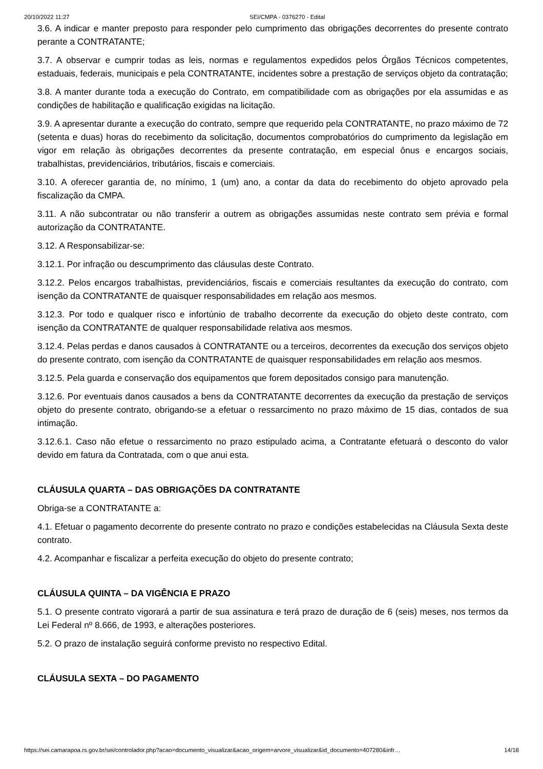20/10/2022 11:27 SEI/CMPA - 0376270 - Edital
3.6. A indicar e manter preposto para responder pelo cumprimento das obrigações decorrentes do presente contrato perante a CONTRATANTE;
3.7. A observar e cumprir todas as leis, normas e regulamentos expedidos pelos Órgãos Técnicos competentes, estaduais, federais, municipais e pela CONTRATANTE, incidentes sobre a prestação de serviços objeto da contratação;
3.8. A manter durante toda a execução do Contrato, em compatibilidade com as obrigações por ela assumidas e as condições de habilitação e qualificação exigidas na licitação.
3.9. A apresentar durante a execução do contrato, sempre que requerido pela CONTRATANTE, no prazo máximo de 72 (setenta e duas) horas do recebimento da solicitação, documentos comprobatórios do cumprimento da legislação em vigor em relação às obrigações decorrentes da presente contratação, em especial ônus e encargos sociais, trabalhistas, previdenciários, tributários, fiscais e comerciais.
3.10. A oferecer garantia de, no mínimo, 1 (um) ano, a contar da data do recebimento do objeto aprovado pela fiscalização da CMPA.
3.11. A não subcontratar ou não transferir a outrem as obrigações assumidas neste contrato sem prévia e formal autorização da CONTRATANTE.
3.12. A Responsabilizar-se:
3.12.1. Por infração ou descumprimento das cláusulas deste Contrato.
3.12.2. Pelos encargos trabalhistas, previdenciários, fiscais e comerciais resultantes da execução do contrato, com isenção da CONTRATANTE de quaisquer responsabilidades em relação aos mesmos.
3.12.3. Por todo e qualquer risco e infortúnio de trabalho decorrente da execução do objeto deste contrato, com isenção da CONTRATANTE de qualquer responsabilidade relativa aos mesmos.
3.12.4. Pelas perdas e danos causados à CONTRATANTE ou a terceiros, decorrentes da execução dos serviços objeto do presente contrato, com isenção da CONTRATANTE de quaisquer responsabilidades em relação aos mesmos.
3.12.5. Pela guarda e conservação dos equipamentos que forem depositados consigo para manutenção.
3.12.6. Por eventuais danos causados a bens da CONTRATANTE decorrentes da execução da prestação de serviços objeto do presente contrato, obrigando-se a efetuar o ressarcimento no prazo máximo de 15 dias, contados de sua intimação.
3.12.6.1. Caso não efetue o ressarcimento no prazo estipulado acima, a Contratante efetuará o desconto do valor devido em fatura da Contratada, com o que anui esta.
CLÁUSULA QUARTA – DAS OBRIGAÇÕES DA CONTRATANTE
Obriga-se a CONTRATANTE a:
4.1. Efetuar o pagamento decorrente do presente contrato no prazo e condições estabelecidas na Cláusula Sexta deste contrato.
4.2. Acompanhar e fiscalizar a perfeita execução do objeto do presente contrato;
CLÁUSULA QUINTA – DA VIGÊNCIA E PRAZO
5.1. O presente contrato vigorará a partir de sua assinatura e terá prazo de duração de 6 (seis) meses, nos termos da Lei Federal nº 8.666, de 1993, e alterações posteriores.
5.2. O prazo de instalação seguirá conforme previsto no respectivo Edital.
CLÁUSULA SEXTA – DO PAGAMENTO
https://sei.camarapoa.rs.gov.br/sei/controlador.php?acao=documento_visualizar&acao_origem=arvore_visualizar&id_documento=407280&infr… 14/18